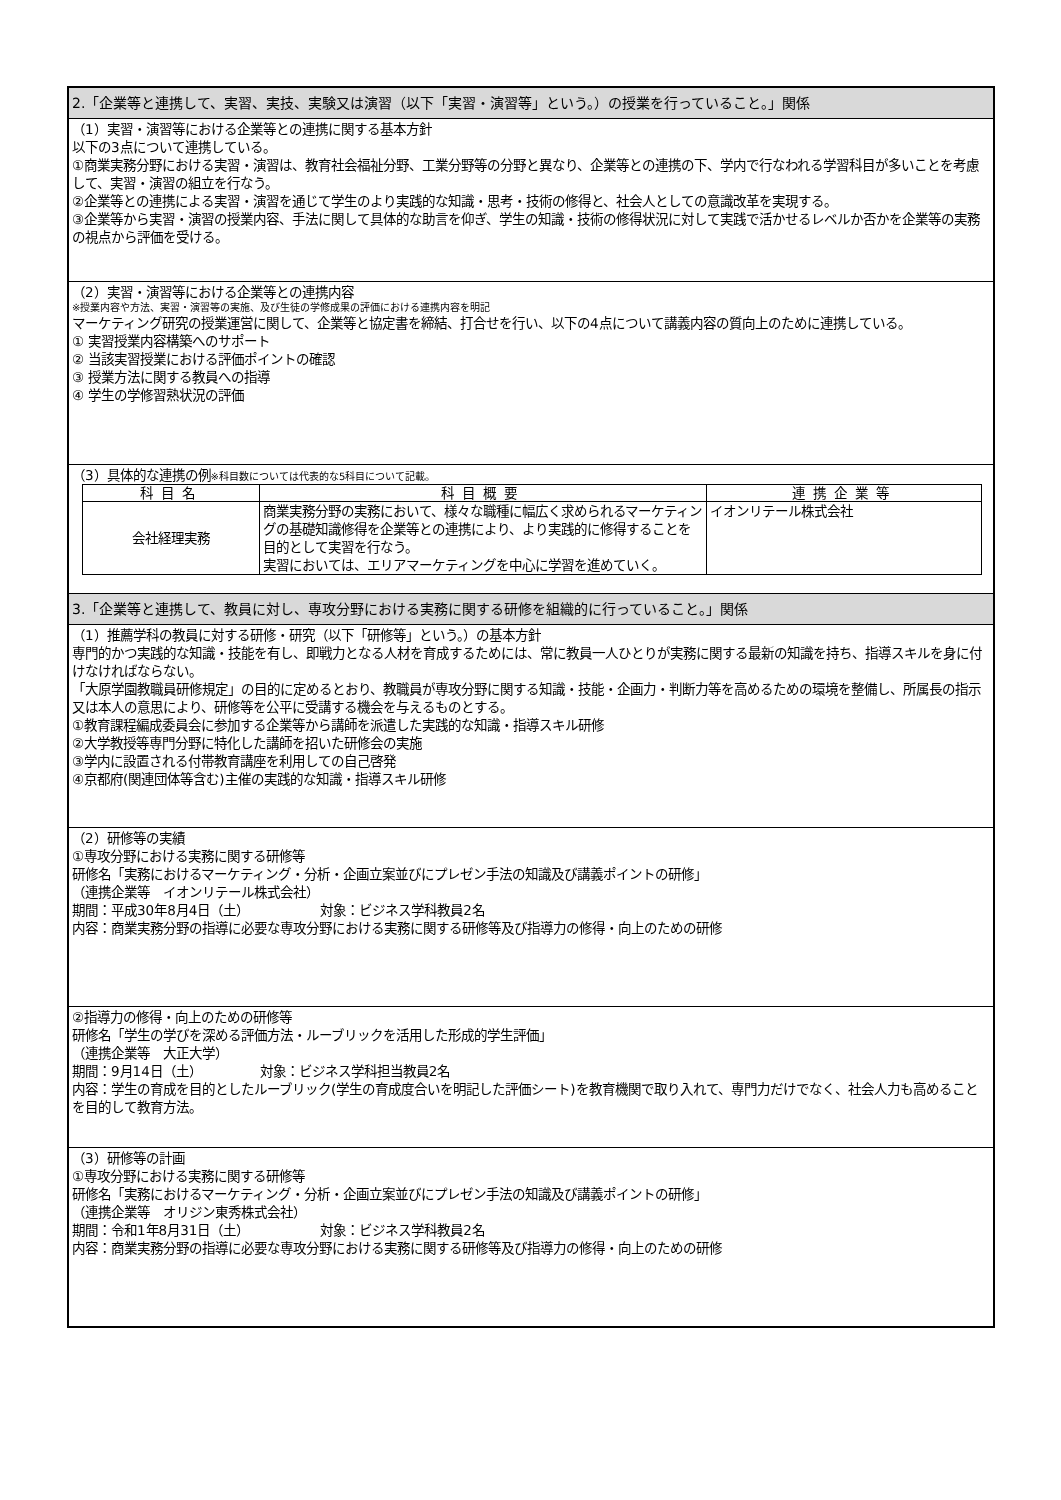2.「企業等と連携して、実習、実技、実験又は演習（以下「実習・演習等」という。）の授業を行っていること。」関係
（1）実習・演習等における企業等との連携に関する基本方針
以下の3点について連携している。
①商業実務分野における実習・演習は、教育社会福祉分野、工業分野等の分野と異なり、企業等との連携の下、学内で行なわれる学習科目が多いことを考慮して、実習・演習の組立を行なう。
②企業等との連携による実習・演習を通じて学生のより実践的な知識・思考・技術の修得と、社会人としての意識改革を実現する。
③企業等から実習・演習の授業内容、手法に関して具体的な助言を仰ぎ、学生の知識・技術の修得状況に対して実践で活かせるレベルか否かを企業等の実務の視点から評価を受ける。
（2）実習・演習等における企業等との連携内容
※授業内容や方法、実習・演習等の実施、及び生徒の学修成果の評価における連携内容を明記
マーケティング研究の授業運営に関して、企業等と協定書を締結、打合せを行い、以下の4点について講義内容の質向上のために連携している。
① 実習授業内容構築へのサポート
② 当該実習授業における評価ポイントの確認
③ 授業方法に関する教員への指導
④ 学生の学修習熟状況の評価
（3）具体的な連携の例※科目数については代表的な5科目について記載。
| 科目名 | 科目概要 | 連携企業等 |
| --- | --- | --- |
| 会社経理実務 | 商業実務分野の実務において、様々な職種に幅広く求められるマーケティングの基礎知識修得を企業等との連携により、より実践的に修得することを目的として実習を行なう。 実習においては、エリアマーケティングを中心に学習を進めていく。 | イオンリテール株式会社 |
3.「企業等と連携して、教員に対し、専攻分野における実務に関する研修を組織的に行っていること。」関係
（1）推薦学科の教員に対する研修・研究（以下「研修等」という。）の基本方針
専門的かつ実践的な知識・技能を有し、即戦力となる人材を育成するためには、常に教員一人ひとりが実務に関する最新の知識を持ち、指導スキルを身に付けなければならない。
「大原学園教職員研修規定」の目的に定めるとおり、教職員が専攻分野に関する知識・技能・企画力・判断力等を高めるための環境を整備し、所属長の指示又は本人の意思により、研修等を公平に受講する機会を与えるものとする。
①教育課程編成委員会に参加する企業等から講師を派遣した実践的な知識・指導スキル研修
②大学教授等専門分野に特化した講師を招いた研修会の実施
③学内に設置される付帯教育講座を利用しての自己啓発
④京都府(関連団体等含む)主催の実践的な知識・指導スキル研修
（2）研修等の実績
①専攻分野における実務に関する研修等
研修名「実務におけるマーケティング・分析・企画立案並びにプレゼン手法の知識及び講義ポイントの研修」
（連携企業等　イオンリテール株式会社）
期間：平成30年8月4日（土）　　　　　　対象：ビジネス学科教員2名
内容：商業実務分野の指導に必要な専攻分野における実務に関する研修等及び指導力の修得・向上のための研修
②指導力の修得・向上のための研修等
研修名「学生の学びを深める評価方法・ルーブリックを活用した形成的学生評価」
（連携企業等　大正大学）
期間：9月14日（土）　　　　　対象：ビジネス学科担当教員2名
内容：学生の育成を目的としたルーブリック(学生の育成度合いを明記した評価シート)を教育機関で取り入れて、専門力だけでなく、社会人力も高めることを目的して教育方法。
（3）研修等の計画
①専攻分野における実務に関する研修等
研修名「実務におけるマーケティング・分析・企画立案並びにプレゼン手法の知識及び講義ポイントの研修」
（連携企業等　オリジン東秀株式会社）
期間：令和1年8月31日（土）　　　　　　対象：ビジネス学科教員2名
内容：商業実務分野の指導に必要な専攻分野における実務に関する研修等及び指導力の修得・向上のための研修